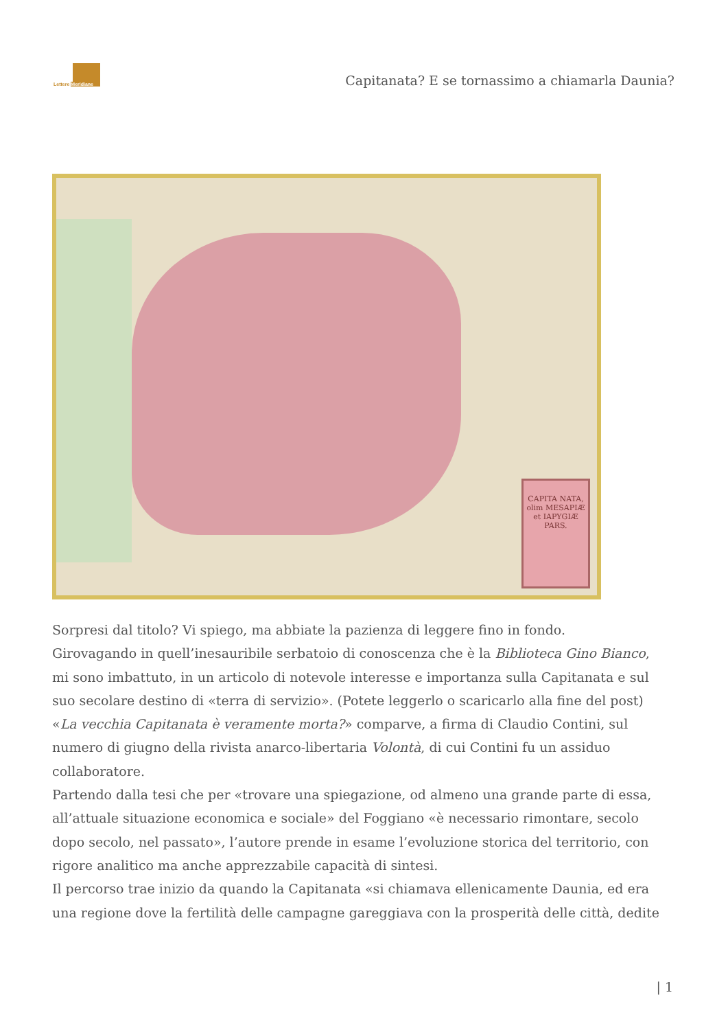Lettere Meridiane
Capitanata? E se tornassimo a chiamarla Daunia?
CAPITA NATA, olim MESAPIÆ et IAPYGIÆ PARS.
Sorpresi dal titolo? Vi spiego, ma abbiate la pazienza di leggere fino in fondo.
Girovagando in quell’inesauribile serbatoio di conoscenza che è la Biblioteca Gino Bianco, mi sono imbattuto, in un articolo di notevole interesse e importanza sulla Capitanata e sul suo secolare destino di «terra di servizio». (Potete leggerlo o scaricarlo alla fine del post)
«La vecchia Capitanata è veramente morta?» comparve, a firma di Claudio Contini, sul numero di giugno della rivista anarco-libertaria Volontà, di cui Contini fu un assiduo collaboratore.
Partendo dalla tesi che per «trovare una spiegazione, od almeno una grande parte di essa, all’attuale situazione economica e sociale» del Foggiano «è necessario rimontare, secolo dopo secolo, nel passato», l’autore prende in esame l’evoluzione storica del territorio, con rigore analitico ma anche apprezzabile capacità di sintesi.
Il percorso trae inizio da quando la Capitanata «si chiamava ellenicamente Daunia, ed era una regione dove la fertilità delle campagne gareggiava con la prosperità delle città, dedite
| 1